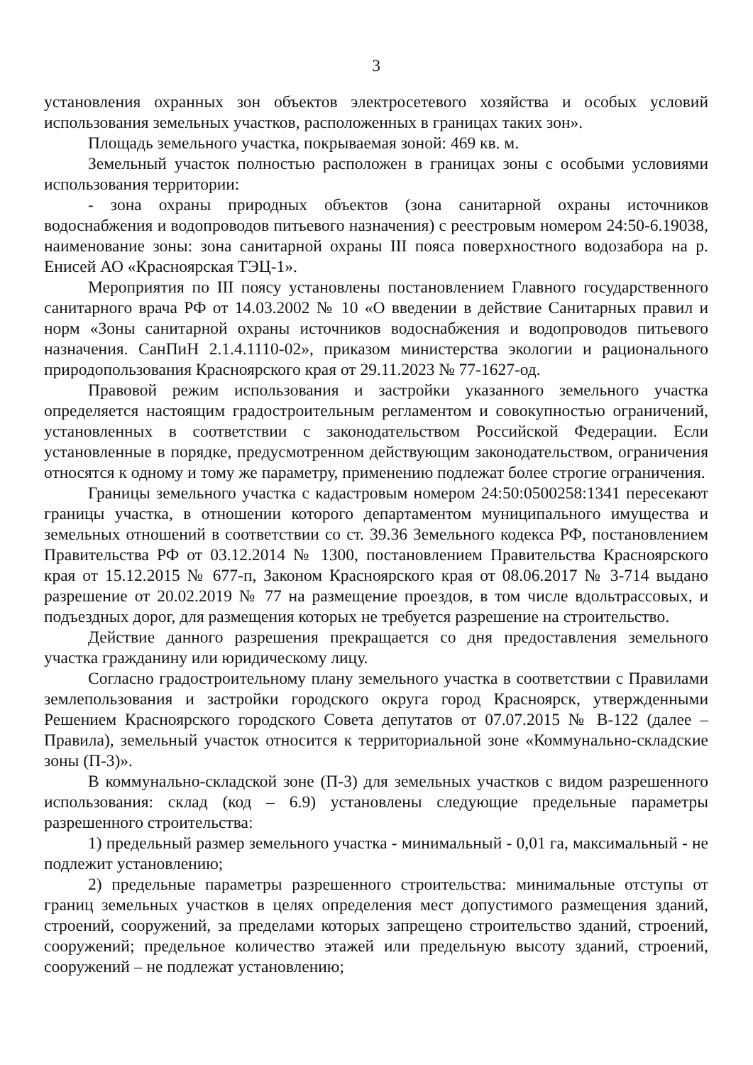3
установления охранных зон объектов электросетевого хозяйства и особых условий использования земельных участков, расположенных в границах таких зон».
Площадь земельного участка, покрываемая зоной: 469 кв. м.
Земельный участок полностью расположен в границах зоны с особыми условиями использования территории:
- зона охраны природных объектов (зона санитарной охраны источников водоснабжения и водопроводов питьевого назначения) с реестровым номером 24:50-6.19038, наименование зоны: зона санитарной охраны III пояса поверхностного водозабора на р. Енисей АО «Красноярская ТЭЦ-1».
Мероприятия по III поясу установлены постановлением Главного государственного санитарного врача РФ от 14.03.2002 № 10 «О введении в действие Санитарных правил и норм «Зоны санитарной охраны источников водоснабжения и водопроводов питьевого назначения. СанПиН 2.1.4.1110-02», приказом министерства экологии и рационального природопользования Красноярского края от 29.11.2023 № 77-1627-од.
Правовой режим использования и застройки указанного земельного участка определяется настоящим градостроительным регламентом и совокупностью ограничений, установленных в соответствии с законодательством Российской Федерации. Если установленные в порядке, предусмотренном действующим законодательством, ограничения относятся к одному и тому же параметру, применению подлежат более строгие ограничения.
Границы земельного участка с кадастровым номером 24:50:0500258:1341 пересекают границы участка, в отношении которого департаментом муниципального имущества и земельных отношений в соответствии со ст. 39.36 Земельного кодекса РФ, постановлением Правительства РФ от 03.12.2014 № 1300, постановлением Правительства Красноярского края от 15.12.2015 № 677-п, Законом Красноярского края от 08.06.2017 № 3-714 выдано разрешение от 20.02.2019 № 77 на размещение проездов, в том числе вдольтрассовых, и подъездных дорог, для размещения которых не требуется разрешение на строительство.
Действие данного разрешения прекращается со дня предоставления земельного участка гражданину или юридическому лицу.
Согласно градостроительному плану земельного участка в соответствии с Правилами землепользования и застройки городского округа город Красноярск, утвержденными Решением Красноярского городского Совета депутатов от 07.07.2015 № В-122 (далее – Правила), земельный участок относится к территориальной зоне «Коммунально-складские зоны (П-3)».
В коммунально-складской зоне (П-3) для земельных участков с видом разрешенного использования: склад (код – 6.9) установлены следующие предельные параметры разрешенного строительства:
1) предельный размер земельного участка - минимальный - 0,01 га, максимальный - не подлежит установлению;
2) предельные параметры разрешенного строительства: минимальные отступы от границ земельных участков в целях определения мест допустимого размещения зданий, строений, сооружений, за пределами которых запрещено строительство зданий, строений, сооружений; предельное количество этажей или предельную высоту зданий, строений, сооружений – не подлежат установлению;